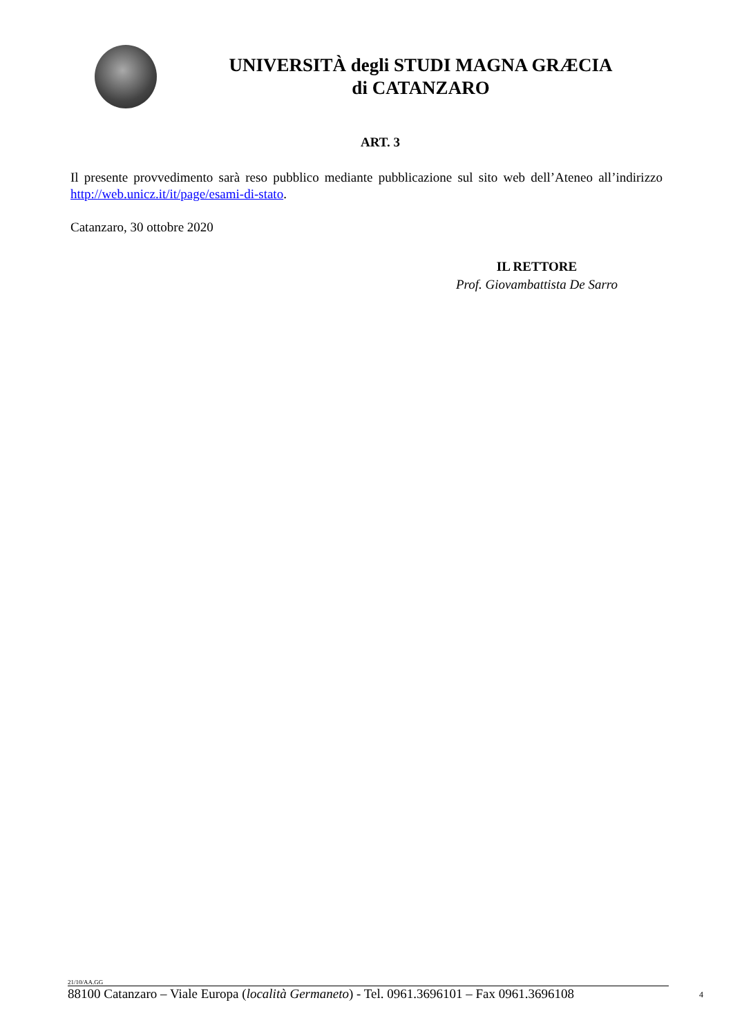UNIVERSITÀ degli STUDI MAGNA GRÆCIA
di CATANZARO
ART. 3
Il presente provvedimento sarà reso pubblico mediante pubblicazione sul sito web dell’Ateneo all’indirizzo http://web.unicz.it/it/page/esami-di-stato.
Catanzaro, 30 ottobre 2020
IL RETTORE
Prof. Giovambattista De Sarro
21/10/AA.GG
88100 Catanzaro – Viale Europa (località Germaneto) - Tel. 0961.3696101 – Fax 0961.3696108 4